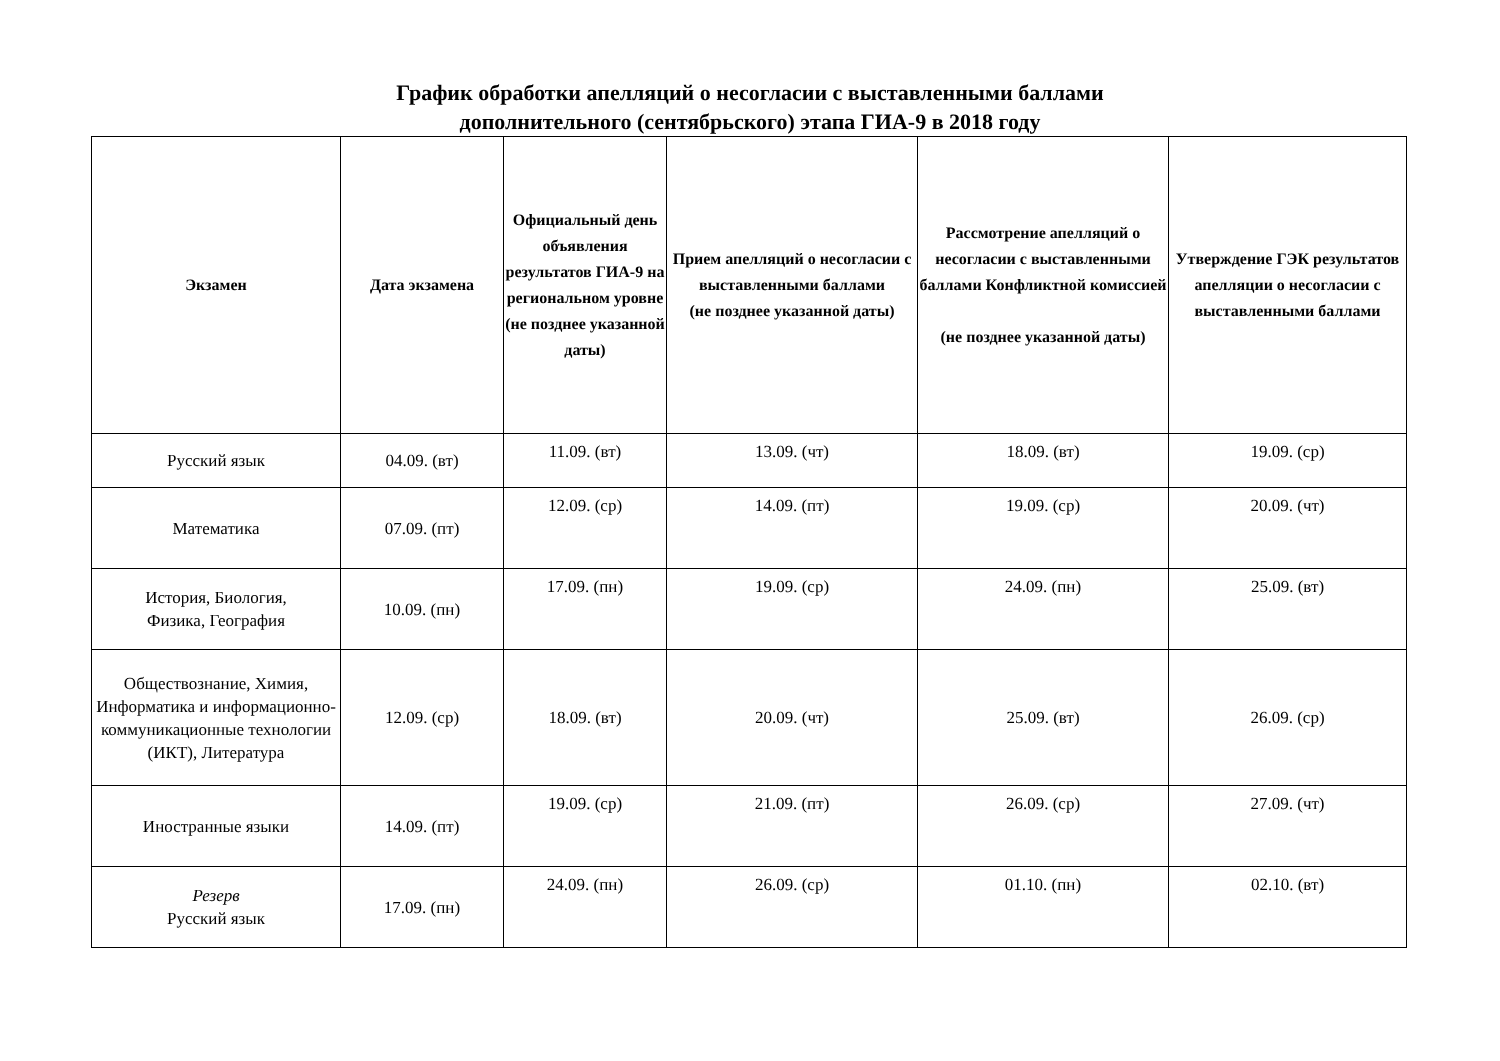График обработки апелляций о несогласии с выставленными баллами
дополнительного (сентябрьского) этапа ГИА-9 в 2018 году
| Экзамен | Дата экзамена | Официальный день объявления результатов ГИА-9 на региональном уровне (не позднее указанной даты) | Прием апелляций о несогласии с выставленными баллами (не позднее указанной даты) | Рассмотрение апелляций о несогласии с выставленными баллами Конфликтной комиссией (не позднее указанной даты) | Утверждение ГЭК результатов апелляции о несогласии с выставленными баллами |
| --- | --- | --- | --- | --- | --- |
| Русский язык | 04.09. (вт) | 11.09. (вт) | 13.09. (чт) | 18.09. (вт) | 19.09. (ср) |
| Математика | 07.09. (пт) | 12.09. (ср) | 14.09. (пт) | 19.09. (ср) | 20.09. (чт) |
| История, Биология, Физика, География | 10.09. (пн) | 17.09. (пн) | 19.09. (ср) | 24.09. (пн) | 25.09. (вт) |
| Обществознание, Химия, Информатика и информационно-коммуникационные технологии (ИКТ), Литература | 12.09. (ср) | 18.09. (вт) | 20.09. (чт) | 25.09. (вт) | 26.09. (ср) |
| Иностранные языки | 14.09. (пт) | 19.09. (ср) | 21.09. (пт) | 26.09. (ср) | 27.09. (чт) |
| Резерв Русский язык | 17.09. (пн) | 24.09. (пн) | 26.09. (ср) | 01.10. (пн) | 02.10. (вт) |